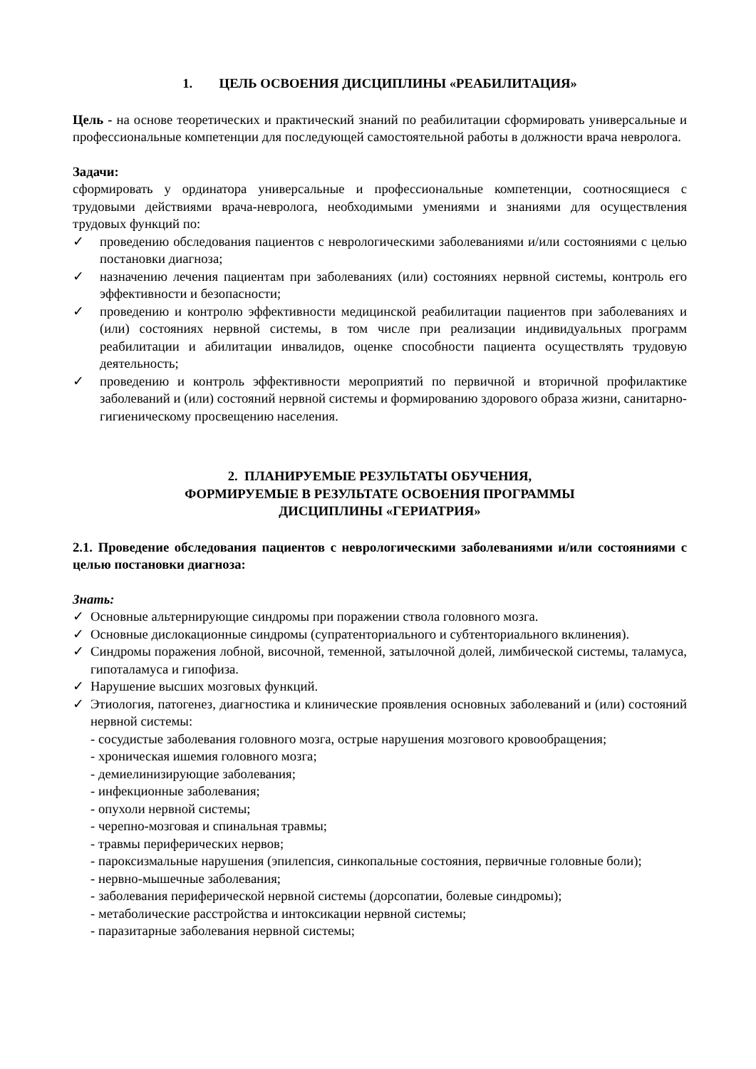1. ЦЕЛЬ ОСВОЕНИЯ ДИСЦИПЛИНЫ «РЕАБИЛИТАЦИЯ»
Цель - на основе теоретических и практический знаний по реабилитации сформировать универсальные и профессиональные компетенции для последующей самостоятельной работы в должности врача невролога.
Задачи:
сформировать у ординатора универсальные и профессиональные компетенции, соотносящиеся с трудовыми действиями врача-невролога, необходимыми умениями и знаниями для осуществления трудовых функций по:
✓ проведению обследования пациентов с неврологическими заболеваниями и/или состояниями с целью постановки диагноза;
✓ назначению лечения пациентам при заболеваниях (или) состояниях нервной системы, контроль его эффективности и безопасности;
✓ проведению и контролю эффективности медицинской реабилитации пациентов при заболеваниях и (или) состояниях нервной системы, в том числе при реализации индивидуальных программ реабилитации и абилитации инвалидов, оценке способности пациента осуществлять трудовую деятельность;
✓ проведению и контроль эффективности мероприятий по первичной и вторичной профилактике заболеваний и (или) состояний нервной системы и формированию здорового образа жизни, санитарно-гигиеническому просвещению населения.
2. ПЛАНИРУЕМЫЕ РЕЗУЛЬТАТЫ ОБУЧЕНИЯ,
ФОРМИРУЕМЫЕ В РЕЗУЛЬТАТЕ ОСВОЕНИЯ ПРОГРАММЫ
ДИСЦИПЛИНЫ «ГЕРИАТРИЯ»
2.1. Проведение обследования пациентов с неврологическими заболеваниями и/или состояниями с целью постановки диагноза:
Знать:
✓ Основные альтернирующие синдромы при поражении ствола головного мозга.
✓ Основные дислокационные синдромы (супратенториального и субтенториального вклинения).
✓ Синдромы поражения лобной, височной, теменной, затылочной долей, лимбической системы, таламуса, гипоталамуса и гипофиза.
✓ Нарушение высших мозговых функций.
✓ Этиология, патогенез, диагностика и клинические проявления основных заболеваний и (или) состояний нервной системы:
- сосудистые заболевания головного мозга, острые нарушения мозгового кровообращения;
- хроническая ишемия головного мозга;
- демиелинизирующие заболевания;
- инфекционные заболевания;
- опухоли нервной системы;
- черепно-мозговая и спинальная травмы;
- травмы периферических нервов;
- пароксизмальные нарушения (эпилепсия, синкопальные состояния, первичные головные боли);
- нервно-мышечные заболевания;
- заболевания периферической нервной системы (дорсопатии, болевые синдромы);
- метаболические расстройства и интоксикации нервной системы;
- паразитарные заболевания нервной системы;